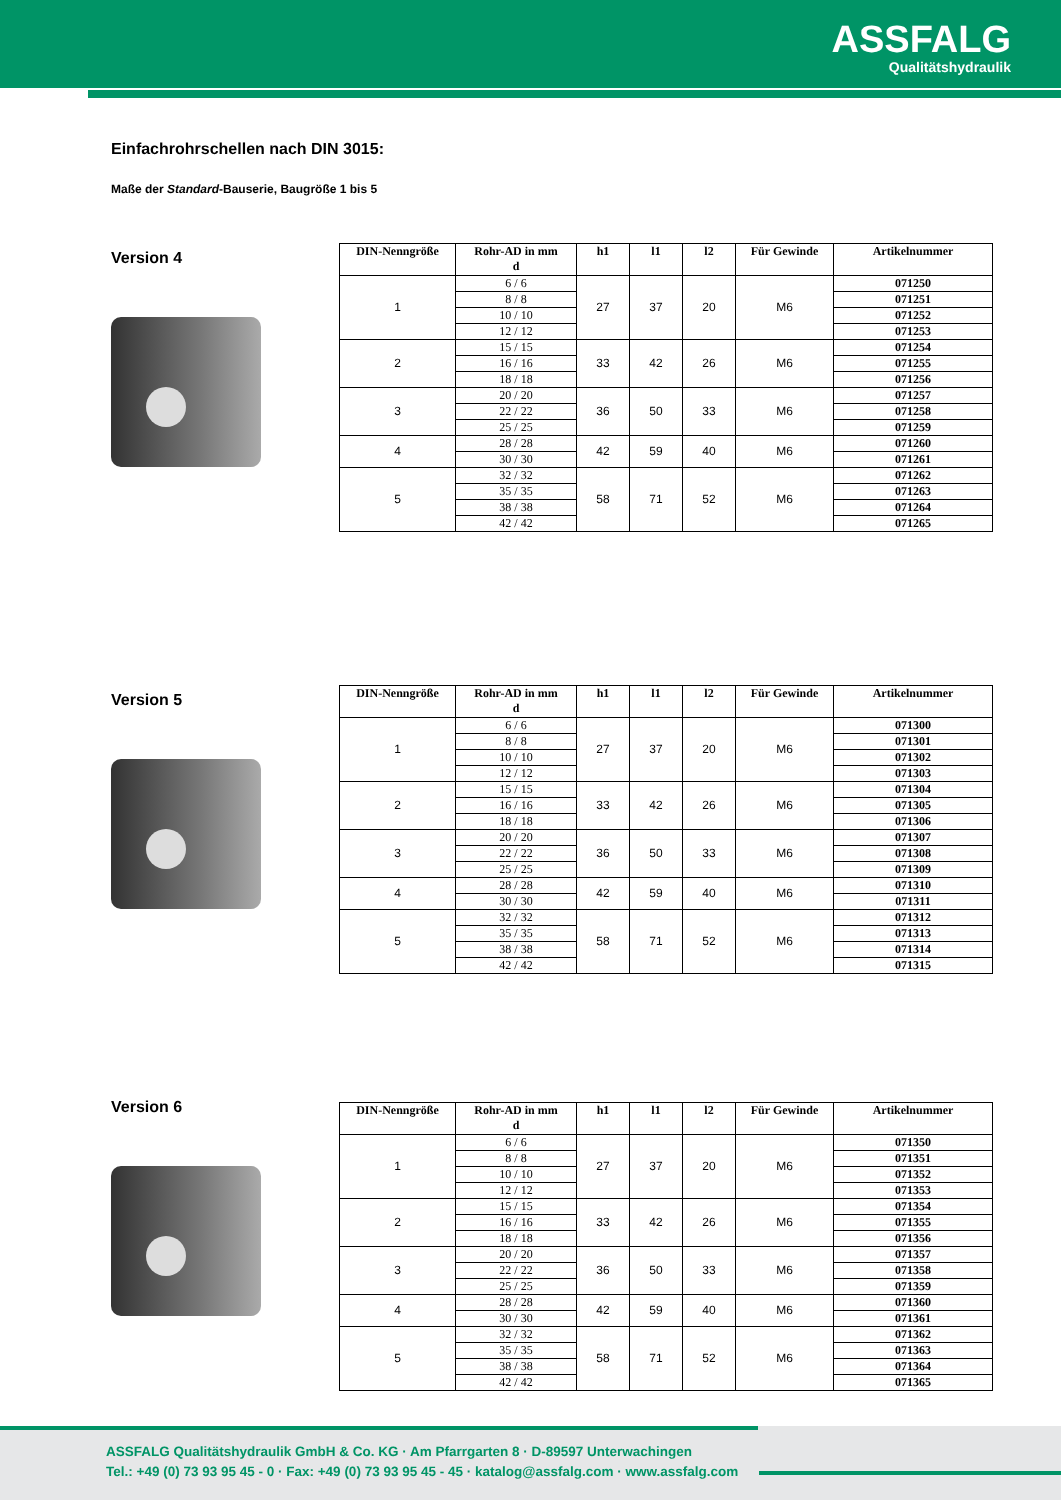ASSFALG
Qualitätshydraulik
Einfachrohrschellen nach DIN 3015:
Maße der Standard-Bauserie, Baugröße 1 bis 5
Version 4
| DIN-Nenngröße | Rohr-AD in mm d | h1 | l1 | l2 | Für Gewinde | Artikelnummer |
| --- | --- | --- | --- | --- | --- | --- |
| 1 | 6 / 6 | 27 | 37 | 20 | M6 | 071250 |
| | 8 / 8 | | | | | 071251 |
| | 10 / 10 | | | | | 071252 |
| | 12 / 12 | | | | | 071253 |
| 2 | 15 / 15 | 33 | 42 | 26 | M6 | 071254 |
| | 16 / 16 | | | | | 071255 |
| | 18 / 18 | | | | | 071256 |
| 3 | 20 / 20 | 36 | 50 | 33 | M6 | 071257 |
| | 22 / 22 | | | | | 071258 |
| | 25 / 25 | | | | | 071259 |
| 4 | 28 / 28 | 42 | 59 | 40 | M6 | 071260 |
| | 30 / 30 | | | | | 071261 |
| 5 | 32 / 32 | 58 | 71 | 52 | M6 | 071262 |
| | 35 / 35 | | | | | 071263 |
| | 38 / 38 | | | | | 071264 |
| | 42 / 42 | | | | | 071265 |
Version 5
| DIN-Nenngröße | Rohr-AD in mm d | h1 | l1 | l2 | Für Gewinde | Artikelnummer |
| --- | --- | --- | --- | --- | --- | --- |
| 1 | 6 / 6 | 27 | 37 | 20 | M6 | 071300 |
| | 8 / 8 | | | | | 071301 |
| | 10 / 10 | | | | | 071302 |
| | 12 / 12 | | | | | 071303 |
| 2 | 15 / 15 | 33 | 42 | 26 | M6 | 071304 |
| | 16 / 16 | | | | | 071305 |
| | 18 / 18 | | | | | 071306 |
| 3 | 20 / 20 | 36 | 50 | 33 | M6 | 071307 |
| | 22 / 22 | | | | | 071308 |
| | 25 / 25 | | | | | 071309 |
| 4 | 28 / 28 | 42 | 59 | 40 | M6 | 071310 |
| | 30 / 30 | | | | | 071311 |
| 5 | 32 / 32 | 58 | 71 | 52 | M6 | 071312 |
| | 35 / 35 | | | | | 071313 |
| | 38 / 38 | | | | | 071314 |
| | 42 / 42 | | | | | 071315 |
Version 6
| DIN-Nenngröße | Rohr-AD in mm d | h1 | l1 | l2 | Für Gewinde | Artikelnummer |
| --- | --- | --- | --- | --- | --- | --- |
| 1 | 6 / 6 | 27 | 37 | 20 | M6 | 071350 |
| | 8 / 8 | | | | | 071351 |
| | 10 / 10 | | | | | 071352 |
| | 12 / 12 | | | | | 071353 |
| 2 | 15 / 15 | 33 | 42 | 26 | M6 | 071354 |
| | 16 / 16 | | | | | 071355 |
| | 18 / 18 | | | | | 071356 |
| 3 | 20 / 20 | 36 | 50 | 33 | M6 | 071357 |
| | 22 / 22 | | | | | 071358 |
| | 25 / 25 | | | | | 071359 |
| 4 | 28 / 28 | 42 | 59 | 40 | M6 | 071360 |
| | 30 / 30 | | | | | 071361 |
| 5 | 32 / 32 | 58 | 71 | 52 | M6 | 071362 |
| | 35 / 35 | | | | | 071363 |
| | 38 / 38 | | | | | 071364 |
| | 42 / 42 | | | | | 071365 |
ASSFALG Qualitätshydraulik GmbH & Co. KG · Am Pfarrgarten 8 · D-89597 Unterwachingen
Tel.: +49 (0) 73 93 95 45 - 0 · Fax: +49 (0) 73 93 95 45 - 45 · katalog@assfalg.com · www.assfalg.com